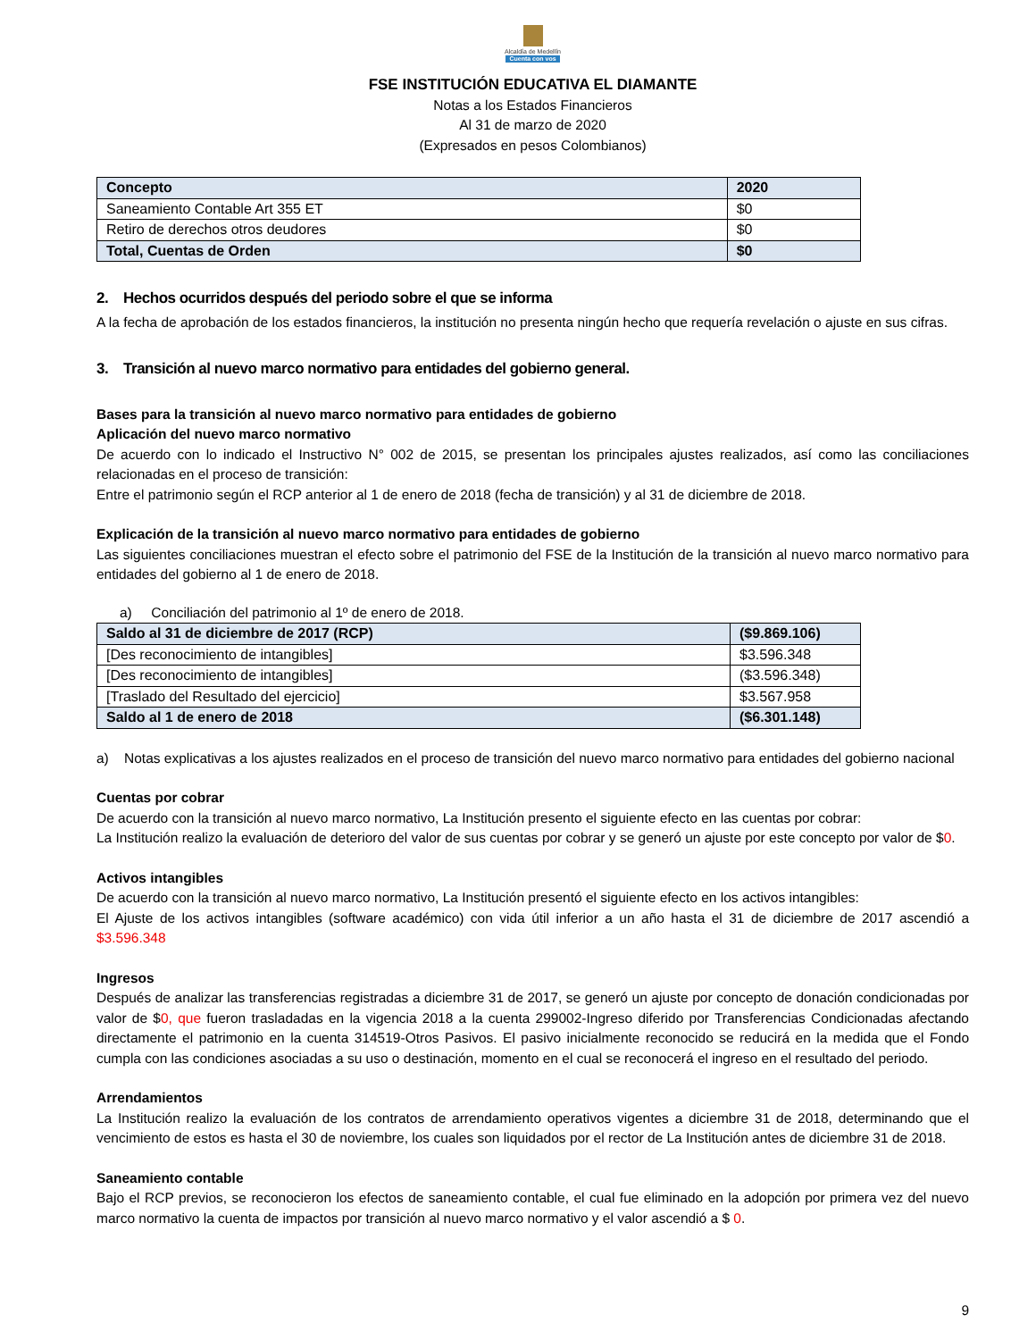Alcaldía de Medellín
Cuenta con vos
FSE INSTITUCIÓN EDUCATIVA EL DIAMANTE
Notas a los Estados Financieros
Al 31 de marzo de 2020
(Expresados en pesos Colombianos)
| Concepto | 2020 |
| --- | --- |
| Saneamiento Contable Art 355 ET | $0 |
| Retiro de derechos otros deudores | $0 |
| Total, Cuentas de Orden | $0 |
2. Hechos ocurridos después del periodo sobre el que se informa
A la fecha de aprobación de los estados financieros, la institución no presenta ningún hecho que requería revelación o ajuste en sus cifras.
3. Transición al nuevo marco normativo para entidades del gobierno general.
Bases para la transición al nuevo marco normativo para entidades de gobierno
Aplicación del nuevo marco normativo
De acuerdo con lo indicado el Instructivo N° 002 de 2015, se presentan los principales ajustes realizados, así como las conciliaciones relacionadas en el proceso de transición:
Entre el patrimonio según el RCP anterior al 1 de enero de 2018 (fecha de transición) y al 31 de diciembre de 2018.
Explicación de la transición al nuevo marco normativo para entidades de gobierno
Las siguientes conciliaciones muestran el efecto sobre el patrimonio del FSE de la Institución de la transición al nuevo marco normativo para entidades del gobierno al 1 de enero de 2018.
a) Conciliación del patrimonio al 1º de enero de 2018.
| Saldo al 31 de diciembre de 2017 (RCP) | ($9.869.106) |
| [Des reconocimiento de intangibles] | $3.596.348 |
| [Des reconocimiento de intangibles] | ($3.596.348) |
| [Traslado del Resultado del ejercicio] | $3.567.958 |
| Saldo al 1 de enero de 2018 | ($6.301.148) |
a) Notas explicativas a los ajustes realizados en el proceso de transición del nuevo marco normativo para entidades del gobierno nacional
Cuentas por cobrar
De acuerdo con la transición al nuevo marco normativo, La Institución presento el siguiente efecto en las cuentas por cobrar:
La Institución realizo la evaluación de deterioro del valor de sus cuentas por cobrar y se generó un ajuste por este concepto por valor de $0.
Activos intangibles
De acuerdo con la transición al nuevo marco normativo, La Institución presentó el siguiente efecto en los activos intangibles:
El Ajuste de los activos intangibles (software académico) con vida útil inferior a un año hasta el 31 de diciembre de 2017 ascendió a $3.596.348
Ingresos
Después de analizar las transferencias registradas a diciembre 31 de 2017, se generó un ajuste por concepto de donación condicionadas por valor de $0, que fueron trasladadas en la vigencia 2018 a la cuenta 299002-Ingreso diferido por Transferencias Condicionadas afectando directamente el patrimonio en la cuenta 314519-Otros Pasivos. El pasivo inicialmente reconocido se reducirá en la medida que el Fondo cumpla con las condiciones asociadas a su uso o destinación, momento en el cual se reconocerá el ingreso en el resultado del periodo.
Arrendamientos
La Institución realizo la evaluación de los contratos de arrendamiento operativos vigentes a diciembre 31 de 2018, determinando que el vencimiento de estos es hasta el 30 de noviembre, los cuales son liquidados por el rector de La Institución antes de diciembre 31 de 2018.
Saneamiento contable
Bajo el RCP previos, se reconocieron los efectos de saneamiento contable, el cual fue eliminado en la adopción por primera vez del nuevo marco normativo la cuenta de impactos por transición al nuevo marco normativo y el valor ascendió a $ 0.
9